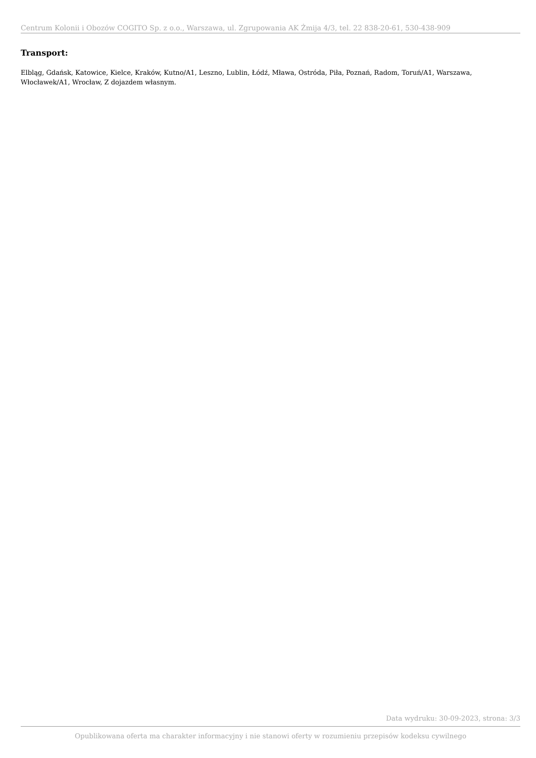Centrum Kolonii i Obozów COGITO Sp. z o.o., Warszawa, ul. Zgrupowania AK Żmija 4/3, tel. 22 838-20-61, 530-438-909
Transport:
Elbląg, Gdańsk, Katowice, Kielce, Kraków, Kutno/A1, Leszno, Lublin, Łódź, Mława, Ostróda, Piła, Poznań, Radom, Toruń/A1, Warszawa, Włocławek/A1, Wrocław, Z dojazdem własnym.
Data wydruku: 30-09-2023, strona: 3/3
Opublikowana oferta ma charakter informacyjny i nie stanowi oferty w rozumieniu przepisów kodeksu cywilnego